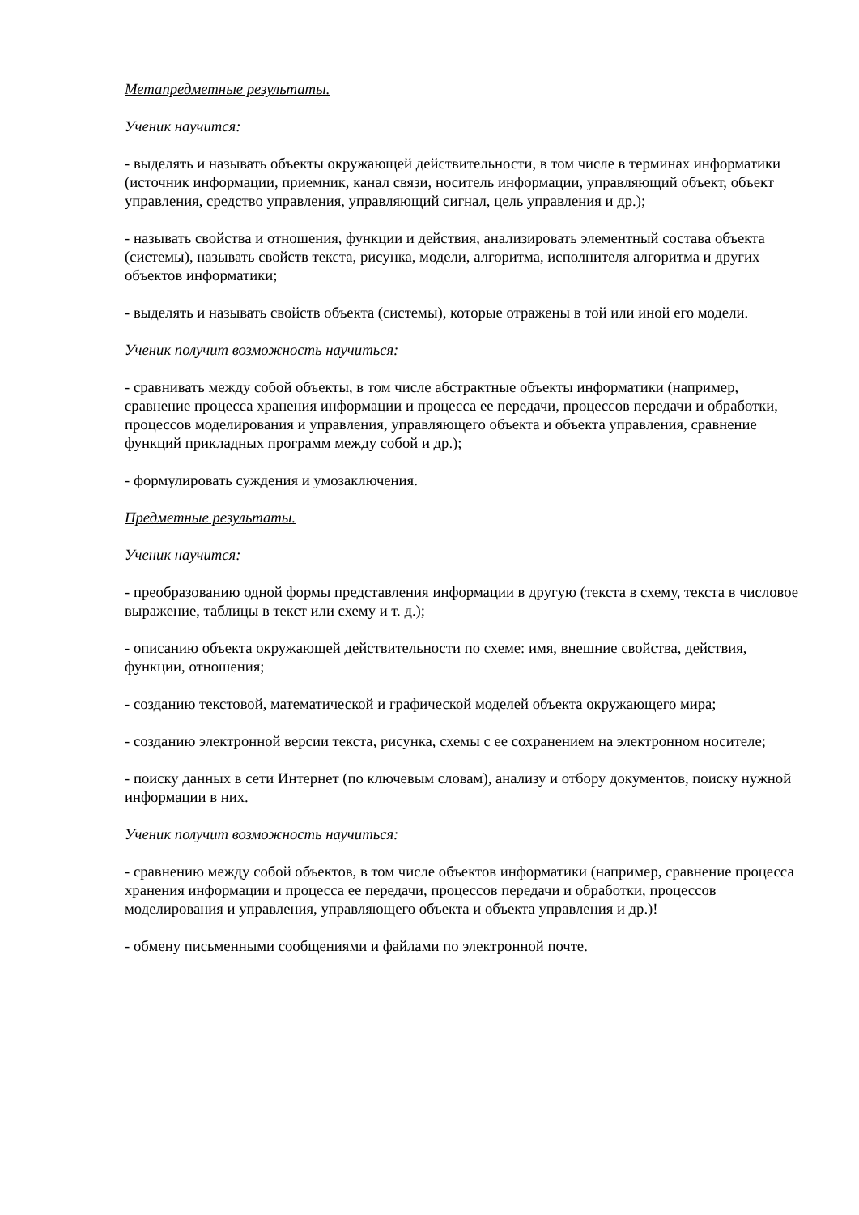Метапредметные результаты.
Ученик научится:
- выделять и называть объекты окружающей действительности, в том числе в терминах информатики (источник информации, приемник, канал связи, носитель информации, управляющий объект, объект управления, средство управления, управляющий сигнал, цель управления и др.);
- называть свойства и отношения, функции и действия, анализировать элементный состава объекта (системы), называть свойств текста, рисунка, модели, алгоритма, исполнителя алгоритма и других объектов информатики;
- выделять и называть свойств объекта (системы), которые отражены в той или иной его модели.
Ученик получит возможность научиться:
- сравнивать между собой объекты, в том числе абстрактные объекты информатики (например, сравнение процесса хранения информации и процесса ее передачи, процессов передачи и обработки, процессов моделирования и управления, управляющего объекта и объекта управления, сравнение функций прикладных программ между собой и др.);
- формулировать суждения и умозаключения.
Предметные результаты.
Ученик научится:
- преобразованию одной формы представления информации в другую (текста в схему, текста в числовое выражение, таблицы в текст или схему и т. д.);
- описанию объекта окружающей действительности по схеме: имя, внешние свойства, действия, функции, отношения;
- созданию текстовой, математической и графической моделей объекта окружающего мира;
- созданию электронной версии текста, рисунка, схемы с ее сохранением на электронном носителе;
- поиску данных в сети Интернет (по ключевым словам), анализу и отбору документов, поиску нужной информации в них.
Ученик получит возможность научиться:
- сравнению между собой объектов, в том числе объектов информатики (например, сравнение процесса хранения информации и процесса ее передачи, процессов передачи и обработки, процессов моделирования и управления, управляющего объекта и объекта управления и др.)!
- обмену письменными сообщениями и файлами по электронной почте.